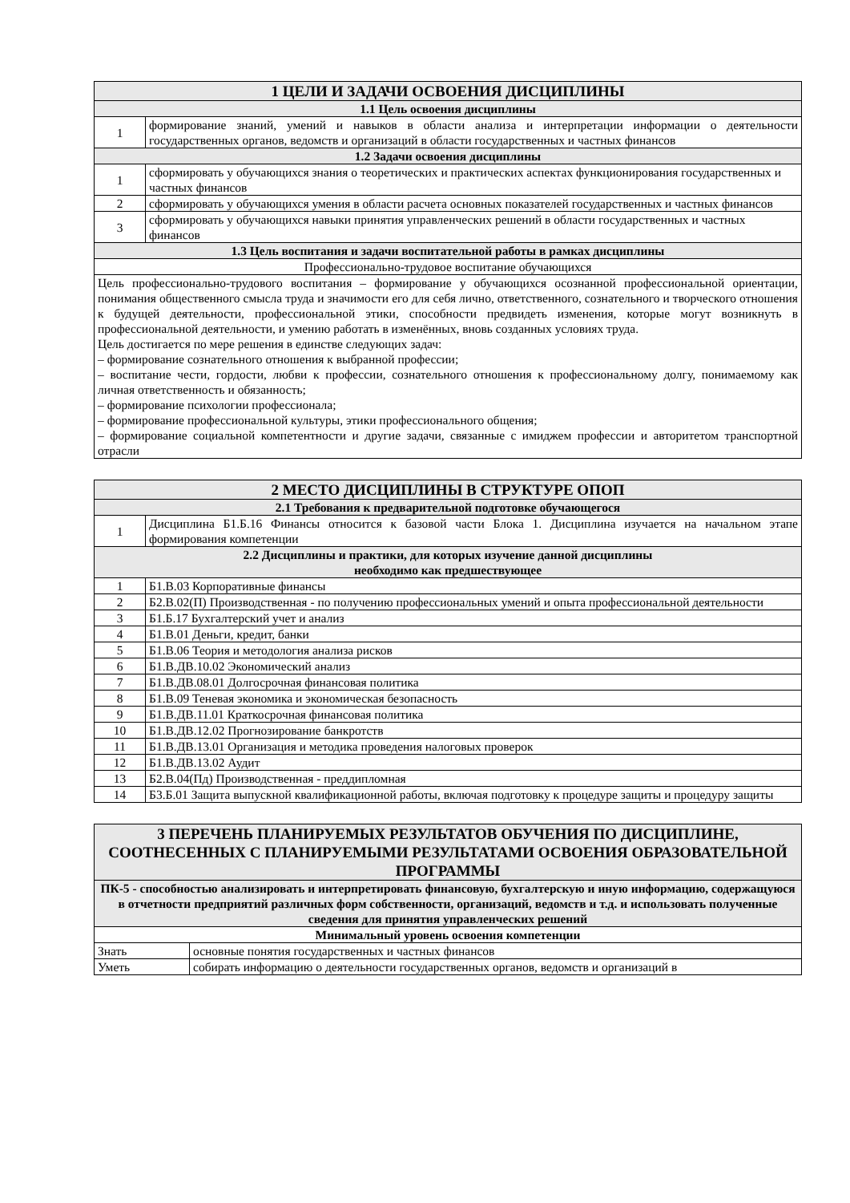| 1 ЦЕЛИ И ЗАДАЧИ ОСВОЕНИЯ ДИСЦИПЛИНЫ | |
| --- | --- |
| 1.1 Цель освоения дисциплины | |
| 1 | формирование знаний, умений и навыков в области анализа и интерпретации информации о деятельности государственных органов, ведомств и организаций в области государственных и частных финансов |
| 1.2 Задачи освоения дисциплины | |
| 1 | сформировать у обучающихся знания о теоретических и практических аспектах функционирования государственных и частных финансов |
| 2 | сформировать у обучающихся умения в области расчета основных показателей государственных и частных финансов |
| 3 | сформировать у обучающихся навыки принятия управленческих решений в области государственных и частных финансов |
| 1.3 Цель воспитания и задачи воспитательной работы в рамках дисциплины | |
| Профессионально-трудовое воспитание обучающихся | |
| Цель профессионально-трудового воспитания – формирование у обучающихся осознанной профессиональной ориентации, понимания общественного смысла труда и значимости его для себя лично, ответственного, сознательного и творческого отношения к будущей деятельности, профессиональной этики, способности предвидеть изменения, которые могут возникнуть в профессиональной деятельности, и умению работать в изменённых, вновь созданных условиях труда. Цель достигается по мере решения в единстве следующих задач: – формирование сознательного отношения к выбранной профессии; – воспитание чести, гордости, любви к профессии, сознательного отношения к профессиональному долгу, понимаемому как личная ответственность и обязанность; – формирование психологии профессионала; – формирование профессиональной культуры, этики профессионального общения; – формирование социальной компетентности и другие задачи, связанные с имиджем профессии и авторитетом транспортной отрасли | |
| 2 МЕСТО ДИСЦИПЛИНЫ В СТРУКТУРЕ ОПОП | |
| --- | --- |
| 2.1 Требования к предварительной подготовке обучающегося | |
| 1 | Дисциплина Б1.Б.16 Финансы относится к базовой части Блока 1. Дисциплина изучается на начальном этапе формирования компетенции |
| 2.2 Дисциплины и практики, для которых изучение данной дисциплины необходимо как предшествующее | |
| 1 | Б1.В.03 Корпоративные финансы |
| 2 | Б2.В.02(П) Производственная - по получению профессиональных умений и опыта профессиональной деятельности |
| 3 | Б1.Б.17 Бухгалтерский учет и анализ |
| 4 | Б1.В.01 Деньги, кредит, банки |
| 5 | Б1.В.06 Теория и методология анализа рисков |
| 6 | Б1.В.ДВ.10.02 Экономический анализ |
| 7 | Б1.В.ДВ.08.01 Долгосрочная финансовая политика |
| 8 | Б1.В.09 Теневая экономика и экономическая безопасность |
| 9 | Б1.В.ДВ.11.01 Краткосрочная финансовая политика |
| 10 | Б1.В.ДВ.12.02 Прогнозирование банкротств |
| 11 | Б1.В.ДВ.13.01 Организация и методика проведения налоговых проверок |
| 12 | Б1.В.ДВ.13.02 Аудит |
| 13 | Б2.В.04(Пд) Производственная - преддипломная |
| 14 | Б3.Б.01 Защита выпускной квалификационной работы, включая подготовку к процедуре защиты и процедуру защиты |
| 3 ПЕРЕЧЕНЬ ПЛАНИРУЕМЫХ РЕЗУЛЬТАТОВ ОБУЧЕНИЯ ПО ДИСЦИПЛИНЕ, СООТНЕСЕННЫХ С ПЛАНИРУЕМЫМИ РЕЗУЛЬТАТАМИ ОСВОЕНИЯ ОБРАЗОВАТЕЛЬНОЙ ПРОГРАММЫ | |
| --- | --- |
| ПК-5 - способностью анализировать и интерпретировать финансовую, бухгалтерскую и иную информацию, содержащуюся в отчетности предприятий различных форм собственности, организаций, ведомств и т.д. и использовать полученные сведения для принятия управленческих решений | |
| Минимальный уровень освоения компетенции | |
| Знать | основные понятия государственных и частных финансов |
| Уметь | собирать информацию о деятельности государственных органов, ведомств и организаций в |